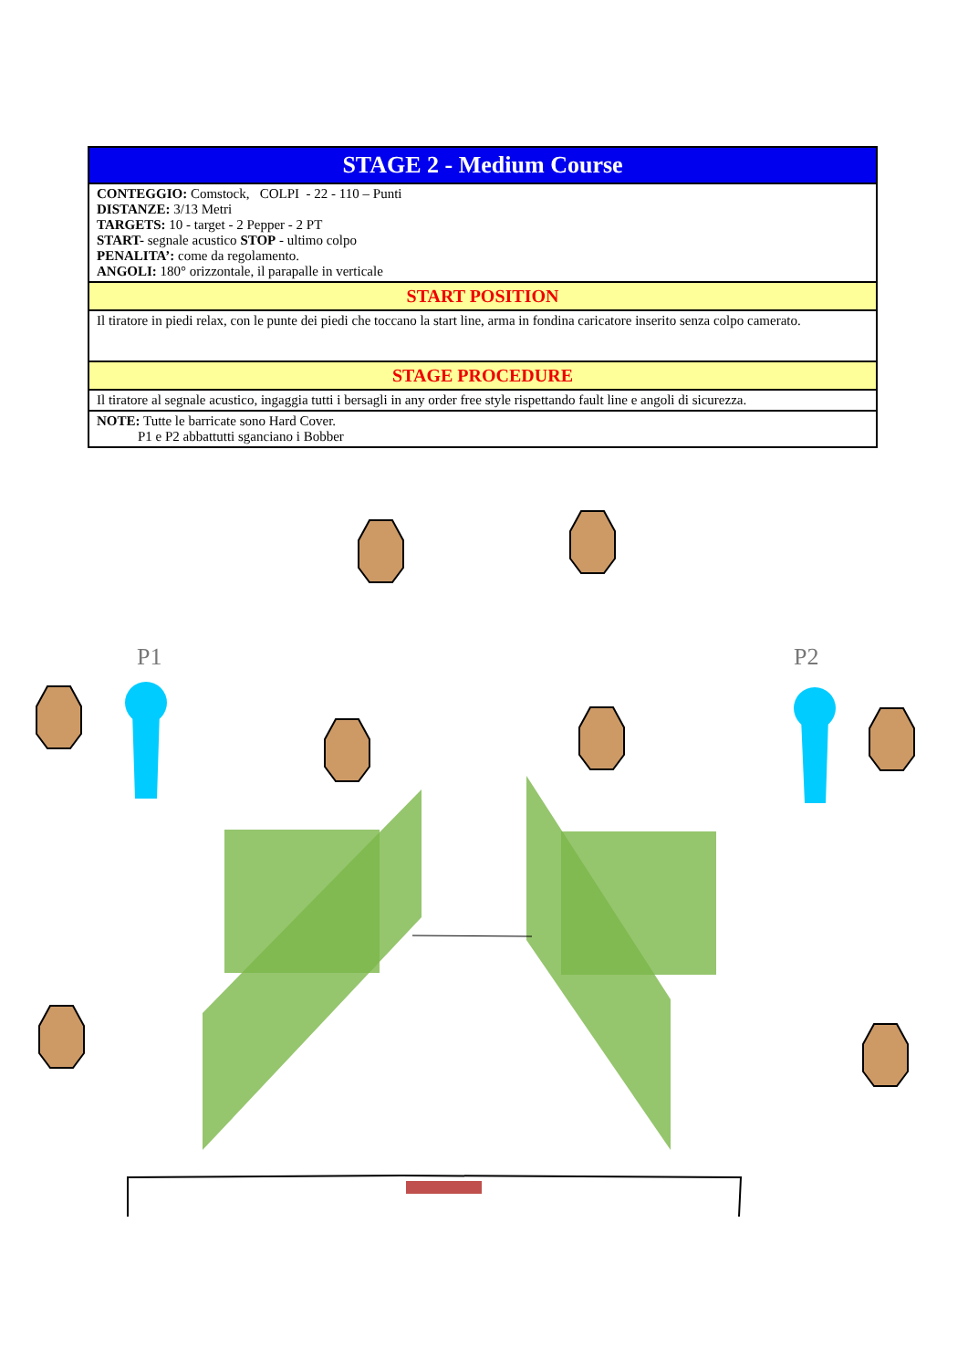| STAGE 2 - Medium Course |
| --- |
| CONTEGGIO: Comstock, COLPI - 22 - 110 – Punti DISTANZE: 3/13 Metri TARGETS: 10 - target - 2 Pepper - 2 PT START- segnale acustico STOP - ultimo colpo PENALITA’: come da regolamento. ANGOLI: 180° orizzontale, il parapalle in verticale |
| START POSITION |
| Il tiratore in piedi relax, con le punte dei piedi che toccano la start line, arma in fondina caricatore inserito senza colpo camerato. |
| STAGE PROCEDURE |
| Il tiratore al segnale acustico, ingaggia tutti i bersagli in any order free style rispettando fault line e angoli di sicurezza. |
| NOTE: Tutte le barricate sono Hard Cover. P1 e P2 abbattutti sganciano i Bobber |
P1 P2